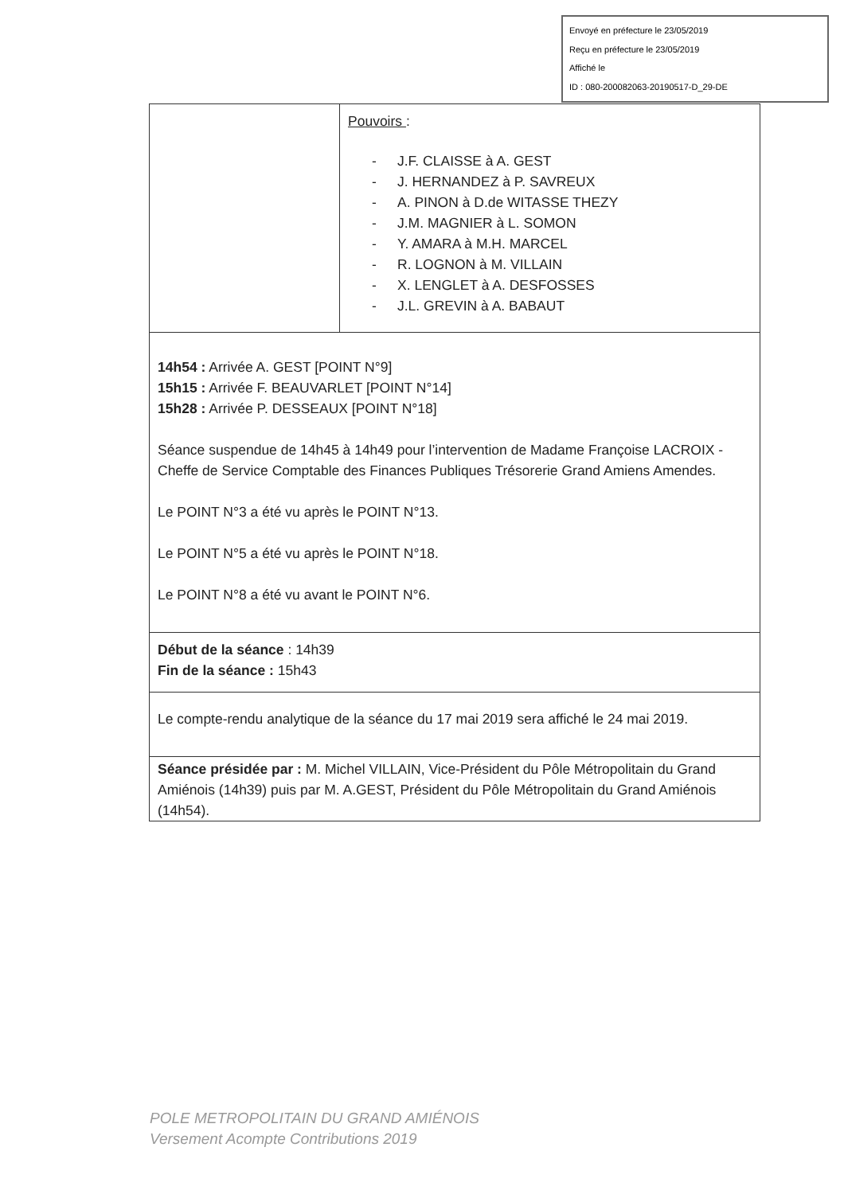Envoyé en préfecture le 23/05/2019
Reçu en préfecture le 23/05/2019
Affiché le
ID : 080-200082063-20190517-D_29-DE
| | Pouvoirs : - J.F. CLAISSE à A. GEST - J. HERNANDEZ à P. SAVREUX - A. PINON à D.de WITASSE THEZY - J.M. MAGNIER à L. SOMON - Y. AMARA à M.H. MARCEL - R. LOGNON à M. VILLAIN - X. LENGLET à A. DESFOSSES - J.L. GREVIN à A. BABAUT |
| 14h54 : Arrivée A. GEST [POINT N°9] 15h15 : Arrivée F. BEAUVARLET [POINT N°14] 15h28 : Arrivée P. DESSEAUX [POINT N°18] Séance suspendue de 14h45 à 14h49 pour l’intervention de Madame Françoise LACROIX - Cheffe de Service Comptable des Finances Publiques Trésorerie Grand Amiens Amendes. Le POINT N°3 a été vu après le POINT N°13. Le POINT N°5 a été vu après le POINT N°18. Le POINT N°8 a été vu avant le POINT N°6. | |
| Début de la séance : 14h39 Fin de la séance : 15h43 | |
| Le compte-rendu analytique de la séance du 17 mai 2019 sera affiché le 24 mai 2019. | |
| Séance présidée par : M. Michel VILLAIN, Vice-Président du Pôle Métropolitain du Grand Amiénois (14h39) puis par M. A.GEST, Président du Pôle Métropolitain du Grand Amiénois (14h54). | |
POLE METROPOLITAIN DU GRAND AMIÉNOIS
Versement Acompte Contributions 2019